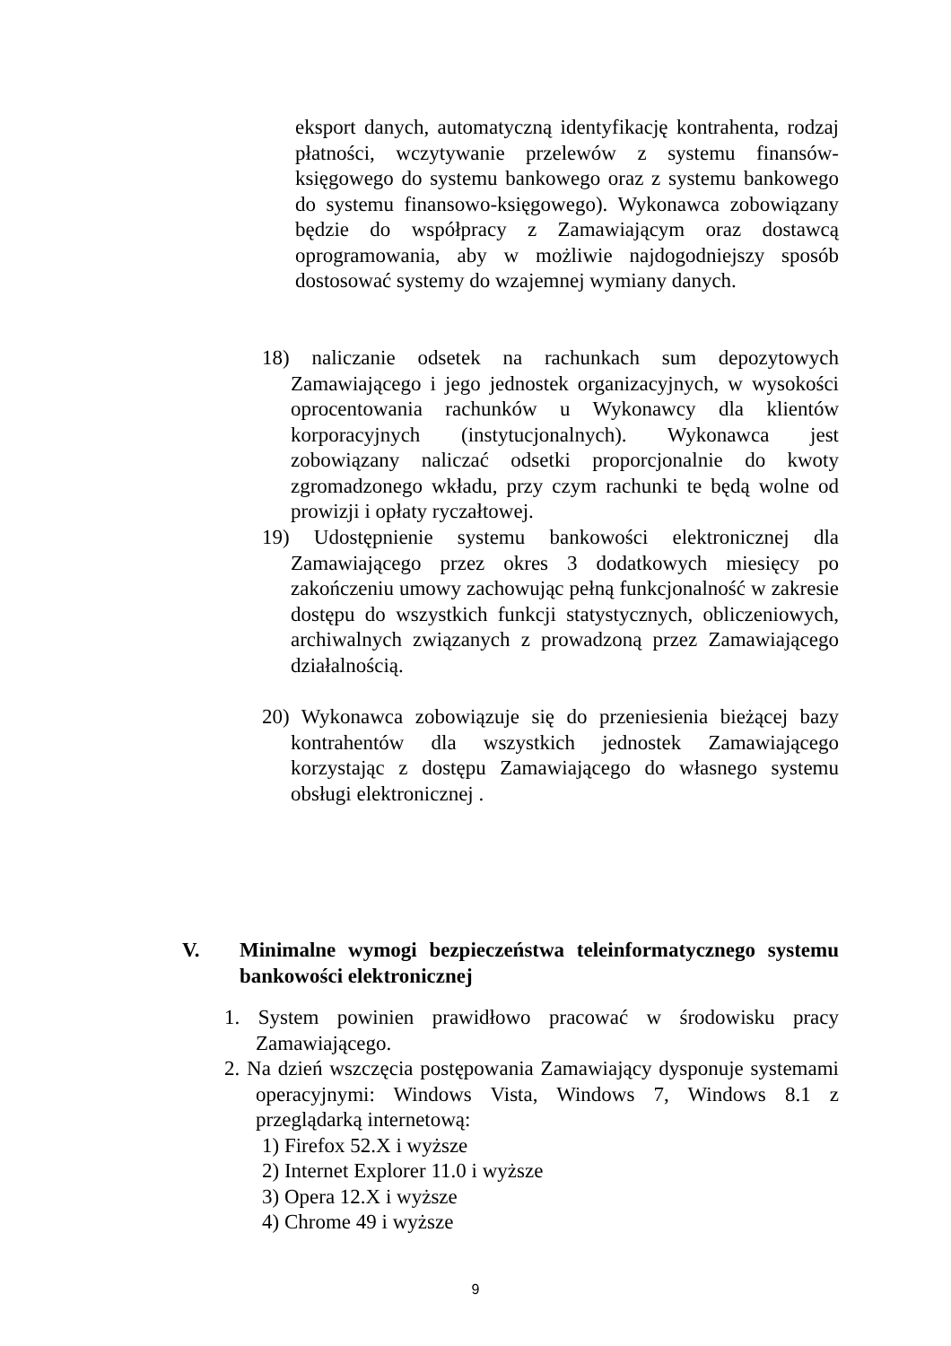eksport danych, automatyczną identyfikację kontrahenta, rodzaj płatności, wczytywanie przelewów z systemu finansów-księgowego do systemu bankowego oraz z systemu bankowego do systemu finansowo-księgowego). Wykonawca zobowiązany będzie do współpracy z Zamawiającym oraz dostawcą oprogramowania, aby w możliwie najdogodniejszy sposób dostosować systemy do wzajemnej wymiany danych.
18) naliczanie odsetek na rachunkach sum depozytowych Zamawiającego i jego jednostek organizacyjnych, w wysokości oprocentowania rachunków u Wykonawcy dla klientów korporacyjnych (instytucjonalnych). Wykonawca jest zobowiązany naliczać odsetki proporcjonalnie do kwoty zgromadzonego wkładu, przy czym rachunki te będą wolne od prowizji i opłaty ryczałtowej.
19) Udostępnienie systemu bankowości elektronicznej dla Zamawiającego przez okres 3 dodatkowych miesięcy po zakończeniu umowy zachowując pełną funkcjonalność w zakresie dostępu do wszystkich funkcji statystycznych, obliczeniowych, archiwalnych związanych z prowadzoną przez Zamawiającego działalnością.
20) Wykonawca zobowiązuje się do przeniesienia bieżącej bazy kontrahentów dla wszystkich jednostek Zamawiającego korzystając z dostępu Zamawiającego do własnego systemu obsługi elektronicznej .
V. Minimalne wymogi bezpieczeństwa teleinformatycznego systemu bankowości elektronicznej
1. System powinien prawidłowo pracować w środowisku pracy Zamawiającego.
2. Na dzień wszczęcia postępowania Zamawiający dysponuje systemami operacyjnymi: Windows Vista, Windows 7, Windows 8.1 z przeglądarką internetową:
1) Firefox 52.X i wyższe
2) Internet Explorer 11.0 i wyższe
3) Opera 12.X i wyższe
4) Chrome 49 i wyższe
9